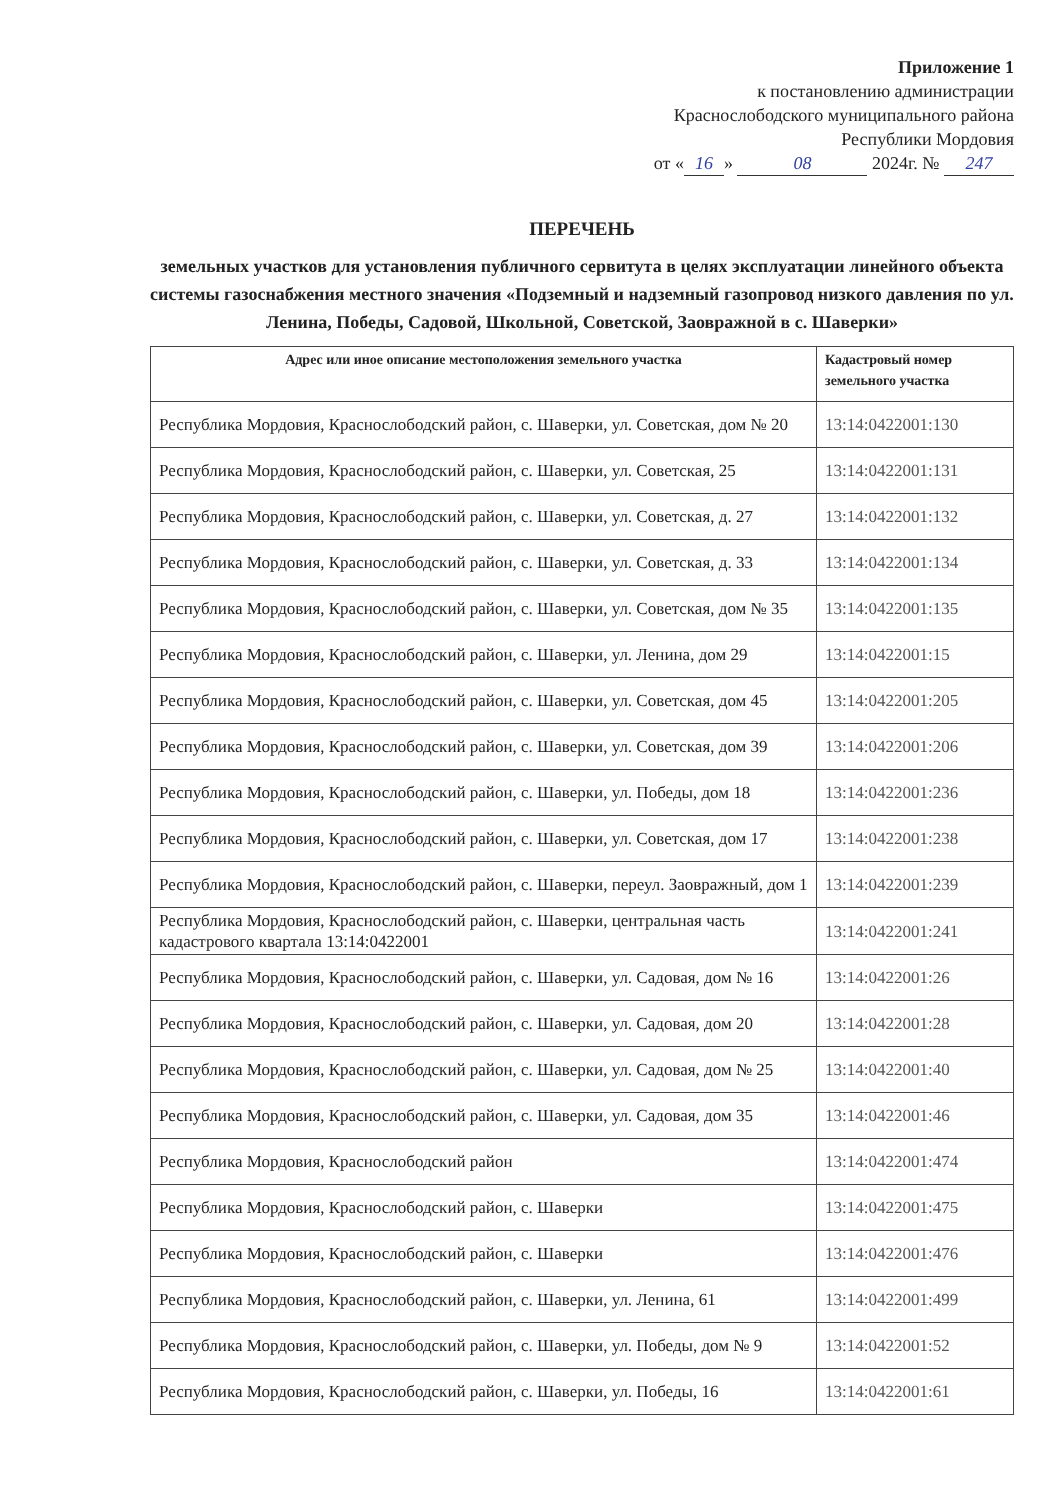Приложение 1
к постановлению администрации
Краснослободского муниципального района
Республики Мордовия
от « 16 » 08 2024г. № 247
ПЕРЕЧЕНЬ
земельных участков для установления публичного сервитута в целях эксплуатации линейного объекта системы газоснабжения местного значения «Подземный и надземный газопровод низкого давления по ул. Ленина, Победы, Садовой, Школьной, Советской, Заовражной в с. Шаверки»
| Адрес или иное описание местоположения земельного участка | Кадастровый номер земельного участка |
| --- | --- |
| Республика Мордовия, Краснослободский район, с. Шаверки, ул. Советская, дом № 20 | 13:14:0422001:130 |
| Республика Мордовия, Краснослободский район, с. Шаверки, ул. Советская, 25 | 13:14:0422001:131 |
| Республика Мордовия, Краснослободский район, с. Шаверки, ул. Советская, д. 27 | 13:14:0422001:132 |
| Республика Мордовия, Краснослободский район, с. Шаверки, ул. Советская, д. 33 | 13:14:0422001:134 |
| Республика Мордовия, Краснослободский район, с. Шаверки, ул. Советская, дом № 35 | 13:14:0422001:135 |
| Республика Мордовия, Краснослободский район, с. Шаверки, ул. Ленина, дом 29 | 13:14:0422001:15 |
| Республика Мордовия, Краснослободский район, с. Шаверки, ул. Советская, дом 45 | 13:14:0422001:205 |
| Республика Мордовия, Краснослободский район, с. Шаверки, ул. Советская, дом 39 | 13:14:0422001:206 |
| Республика Мордовия, Краснослободский район, с. Шаверки, ул. Победы, дом 18 | 13:14:0422001:236 |
| Республика Мордовия, Краснослободский район, с. Шаверки, ул. Советская, дом 17 | 13:14:0422001:238 |
| Республика Мордовия, Краснослободский район, с. Шаверки, переул. Заовражный, дом 1 | 13:14:0422001:239 |
| Республика Мордовия, Краснослободский район, с. Шаверки, центральная часть кадастрового квартала 13:14:0422001 | 13:14:0422001:241 |
| Республика Мордовия, Краснослободский район, с. Шаверки, ул. Садовая, дом № 16 | 13:14:0422001:26 |
| Республика Мордовия, Краснослободский район, с. Шаверки, ул. Садовая, дом 20 | 13:14:0422001:28 |
| Республика Мордовия, Краснослободский район, с. Шаверки, ул. Садовая, дом № 25 | 13:14:0422001:40 |
| Республика Мордовия, Краснослободский район, с. Шаверки, ул. Садовая, дом 35 | 13:14:0422001:46 |
| Республика Мордовия, Краснослободский район | 13:14:0422001:474 |
| Республика Мордовия, Краснослободский район, с. Шаверки | 13:14:0422001:475 |
| Республика Мордовия, Краснослободский район, с. Шаверки | 13:14:0422001:476 |
| Республика Мордовия, Краснослободский район, с. Шаверки, ул. Ленина, 61 | 13:14:0422001:499 |
| Республика Мордовия, Краснослободский район, с. Шаверки, ул. Победы, дом № 9 | 13:14:0422001:52 |
| Республика Мордовия, Краснослободский район, с. Шаверки, ул. Победы, 16 | 13:14:0422001:61 |